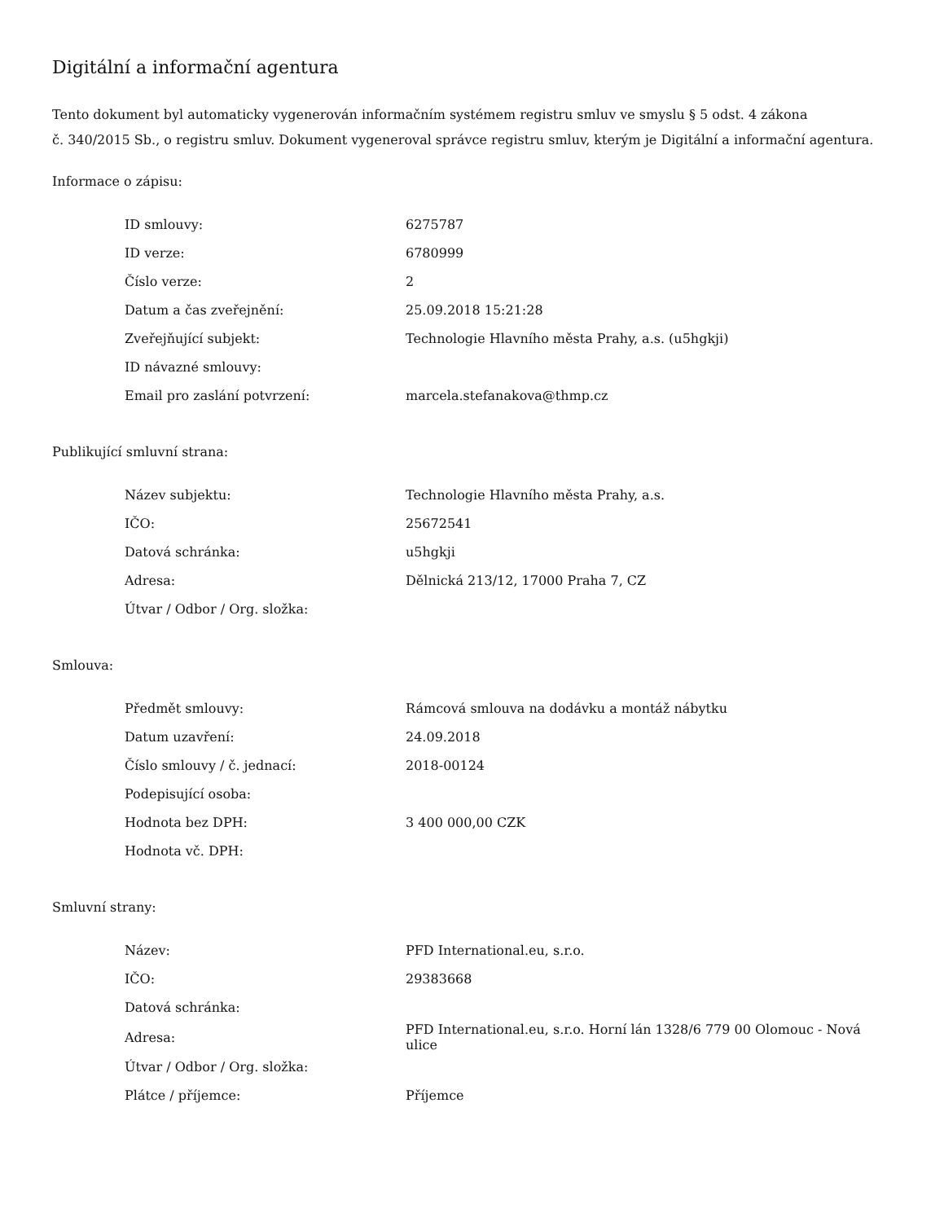Digitální a informační agentura
Tento dokument byl automaticky vygenerován informačním systémem registru smluv ve smyslu § 5 odst. 4 zákona
č. 340/2015 Sb., o registru smluv. Dokument vygeneroval správce registru smluv, kterým je Digitální a informační agentura.
Informace o zápisu:
| ID smlouvy: | 6275787 |
| ID verze: | 6780999 |
| Číslo verze: | 2 |
| Datum a čas zveřejnění: | 25.09.2018 15:21:28 |
| Zveřejňující subjekt: | Technologie Hlavního města Prahy, a.s. (u5hgkji) |
| ID návazné smlouvy: | |
| Email pro zaslání potvrzení: | marcela.stefanakova@thmp.cz |
Publikující smluvní strana:
| Název subjektu: | Technologie Hlavního města Prahy, a.s. |
| IČO: | 25672541 |
| Datová schránka: | u5hgkji |
| Adresa: | Dělnická 213/12, 17000 Praha 7, CZ |
| Útvar / Odbor / Org. složka: | |
Smlouva:
| Předmět smlouvy: | Rámcová smlouva na dodávku a montáž nábytku |
| Datum uzavření: | 24.09.2018 |
| Číslo smlouvy / č. jednací: | 2018-00124 |
| Podepisující osoba: | |
| Hodnota bez DPH: | 3 400 000,00 CZK |
| Hodnota vč. DPH: | |
Smluvní strany:
| Název: | PFD International.eu, s.r.o. |
| IČO: | 29383668 |
| Datová schránka: | |
| Adresa: | PFD International.eu, s.r.o. Horní lán 1328/6 779 00 Olomouc - Nová ulice |
| Útvar / Odbor / Org. složka: | |
| Plátce / příjemce: | Příjemce |